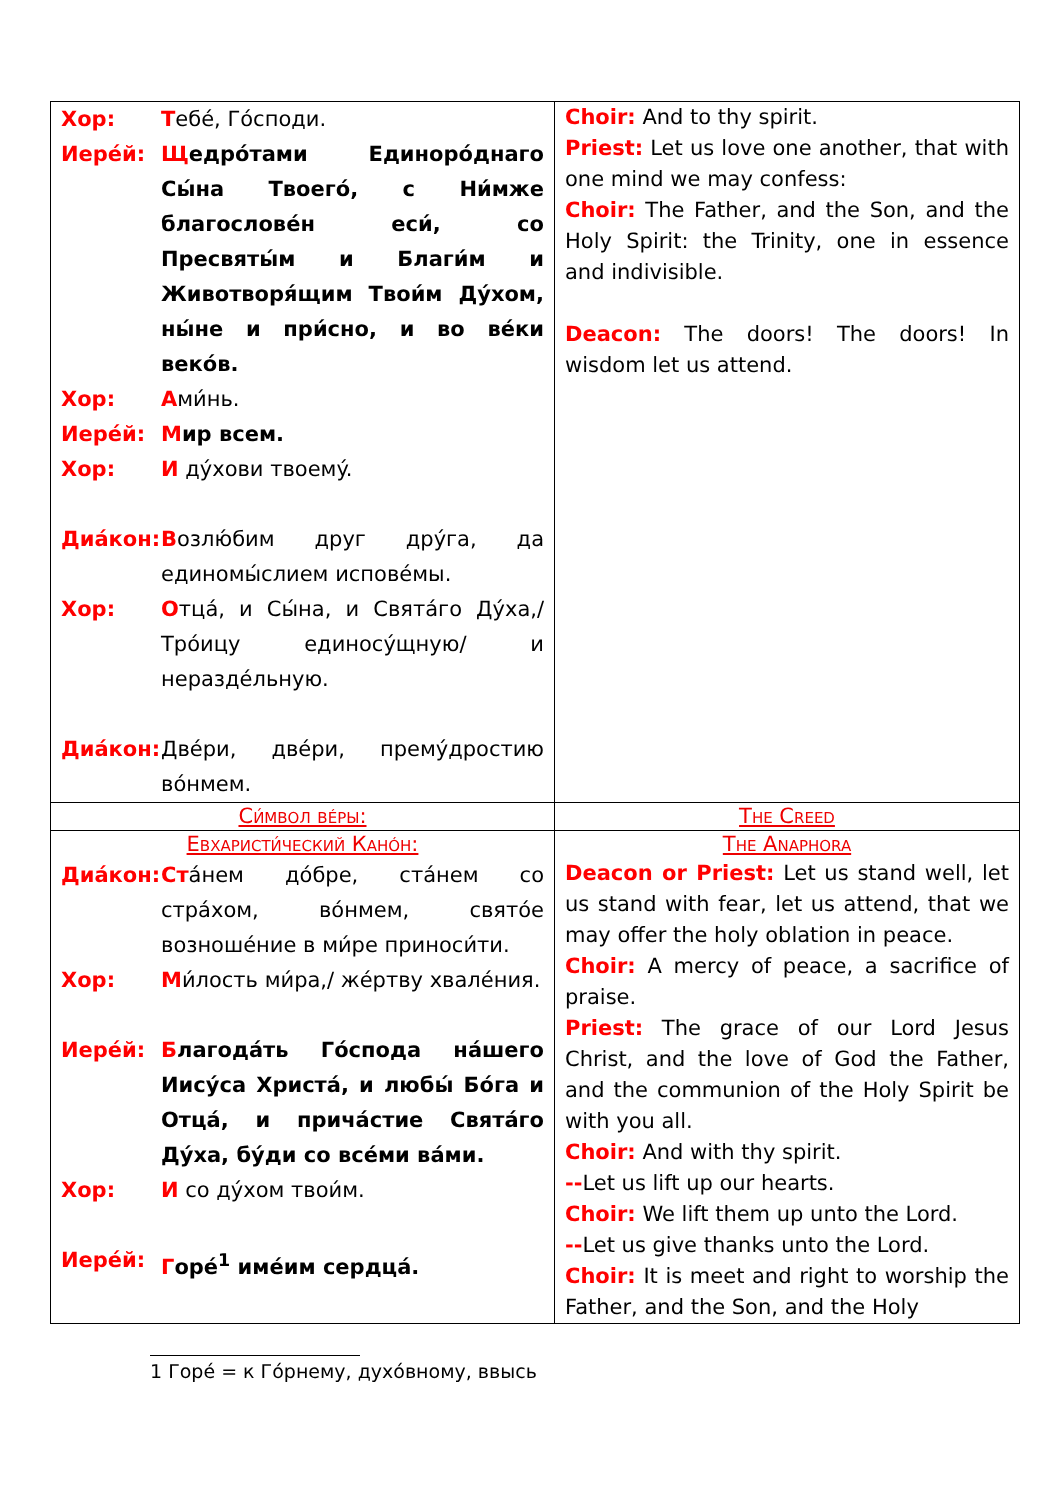| Хор: Т ебé, Гóсподи. Иерéй: Щ едрóтами Единорóднаго Сы́на Твоегó, с Ни́мже благословéн еси́, со Пресвяты́м и Благи́м и Животворя́щим Твои́м Дýхом, ны́не и при́сно, и во вéки векóв. Хор: А ми́нь. Иерéй: М ир всем. Хор: И дýхови твоемý. Диáкон: В озлю́бим друг дрýга, да единомы́слием исповéмы. Хор: О тцá, и Сы́на, и Святáго Дýха,/ Трóицу единосýщную/ и нераздéльную. Диáкон: Двéри, двéри, премýдростию вóнмем. | Choir: And to thy spirit. Priest: Let us love one another, that with one mind we may confess: Choir: The Father, and the Son, and the Holy Spirit: the Trinity, one in essence and indivisible. Deacon: The doors! The doors! In wisdom let us attend. |
| Си́мвол вéры: | The Creed |
| Евхаристи́ческий Канóн: Диáкон: Ст áнем дóбре, стáнем со стрáхом, вóнмем, святóе возношéние в ми́ре приноси́ти. Хор: М и́лость ми́ра,/ жéртву хвалéния. Иерéй: Б лагодáть Гóспода нáшего Иисýса Христá, и любы́ Бóга и Отцá, и причáстие Святáго Дýха, бýди со всéми вáми. Хор: И со дýхом твои́м. Иерéй: Г орé<sup>1</sup> имéим сердцá. | The Anaphora Deacon or Priest: Let us stand well, let us stand with fear, let us attend, that we may offer the holy oblation in peace. Choir: A mercy of peace, a sacrifice of praise. Priest: The grace of our Lord Jesus Christ, and the love of God the Father, and the communion of the Holy Spirit be with you all. Choir: And with thy spirit. -- Let us lift up our hearts. Choir: We lift them up unto the Lord. -- Let us give thanks unto the Lord. Choir: It is meet and right to worship the Father, and the Son, and the Holy |
1 Горé = к Гóрнему, духóвному, ввысь